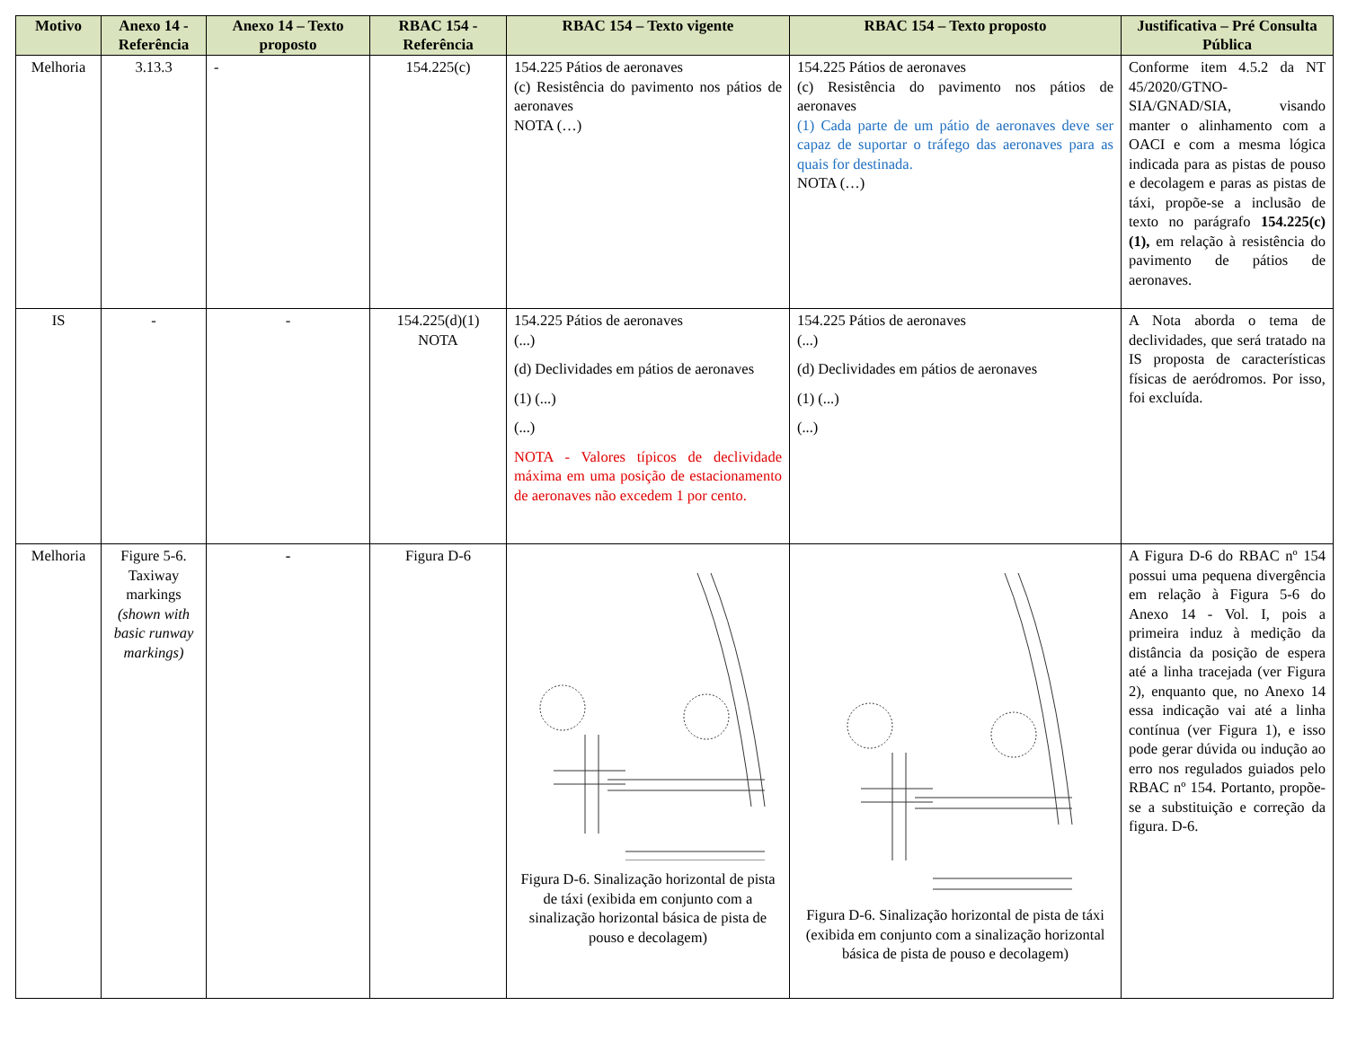| Motivo | Anexo 14 - Referência | Anexo 14 – Texto proposto | RBAC 154 - Referência | RBAC 154 – Texto vigente | RBAC 154 – Texto proposto | Justificativa – Pré Consulta Pública |
| --- | --- | --- | --- | --- | --- | --- |
| Melhoria | 3.13.3 | - | 154.225(c) | 154.225 Pátios de aeronaves (c) Resistência do pavimento nos pátios de aeronaves NOTA (…) | 154.225 Pátios de aeronaves (c) Resistência do pavimento nos pátios de aeronaves (1) Cada parte de um pátio de aeronaves deve ser capaz de suportar o tráfego das aeronaves para as quais for destinada. NOTA (…) | Conforme item 4.5.2 da NT 45/2020/GTNO-SIA/GNAD/SIA, visando manter o alinhamento com a OACI e com a mesma lógica indicada para as pistas de pouso e decolagem e paras as pistas de táxi, propõe-se a inclusão de texto no parágrafo 154.225(c)(1), em relação à resistência do pavimento de pátios de aeronaves. |
| IS | - | - | 154.225(d)(1) NOTA | 154.225 Pátios de aeronaves (...) (d) Declividades em pátios de aeronaves (1) (...) (...) NOTA - Valores típicos de declividade máxima em uma posição de estacionamento de aeronaves não excedem 1 por cento. | 154.225 Pátios de aeronaves (...) (d) Declividades em pátios de aeronaves (1) (...) (...) | A Nota aborda o tema de declividades, que será tratado na IS proposta de características físicas de aeródromos. Por isso, foi excluída. |
| Melhoria | Figure 5-6. Taxiway markings (shown with basic runway markings) | - | Figura D-6 | Figura D-6. Sinalização horizontal de pista de táxi (exibida em conjunto com a sinalização horizontal básica de pista de pouso e decolagem) | Figura D-6. Sinalização horizontal de pista de táxi (exibida em conjunto com a sinalização horizontal básica de pista de pouso e decolagem) | A Figura D-6 do RBAC nº 154 possui uma pequena divergência em relação à Figura 5-6 do Anexo 14 - Vol. I, pois a primeira induz à medição da distância da posição de espera até a linha tracejada (ver Figura 2), enquanto que, no Anexo 14 essa indicação vai até a linha contínua (ver Figura 1), e isso pode gerar dúvida ou indução ao erro nos regulados guiados pelo RBAC nº 154. Portanto, propõe-se a substituição e correção da figura. D-6. |